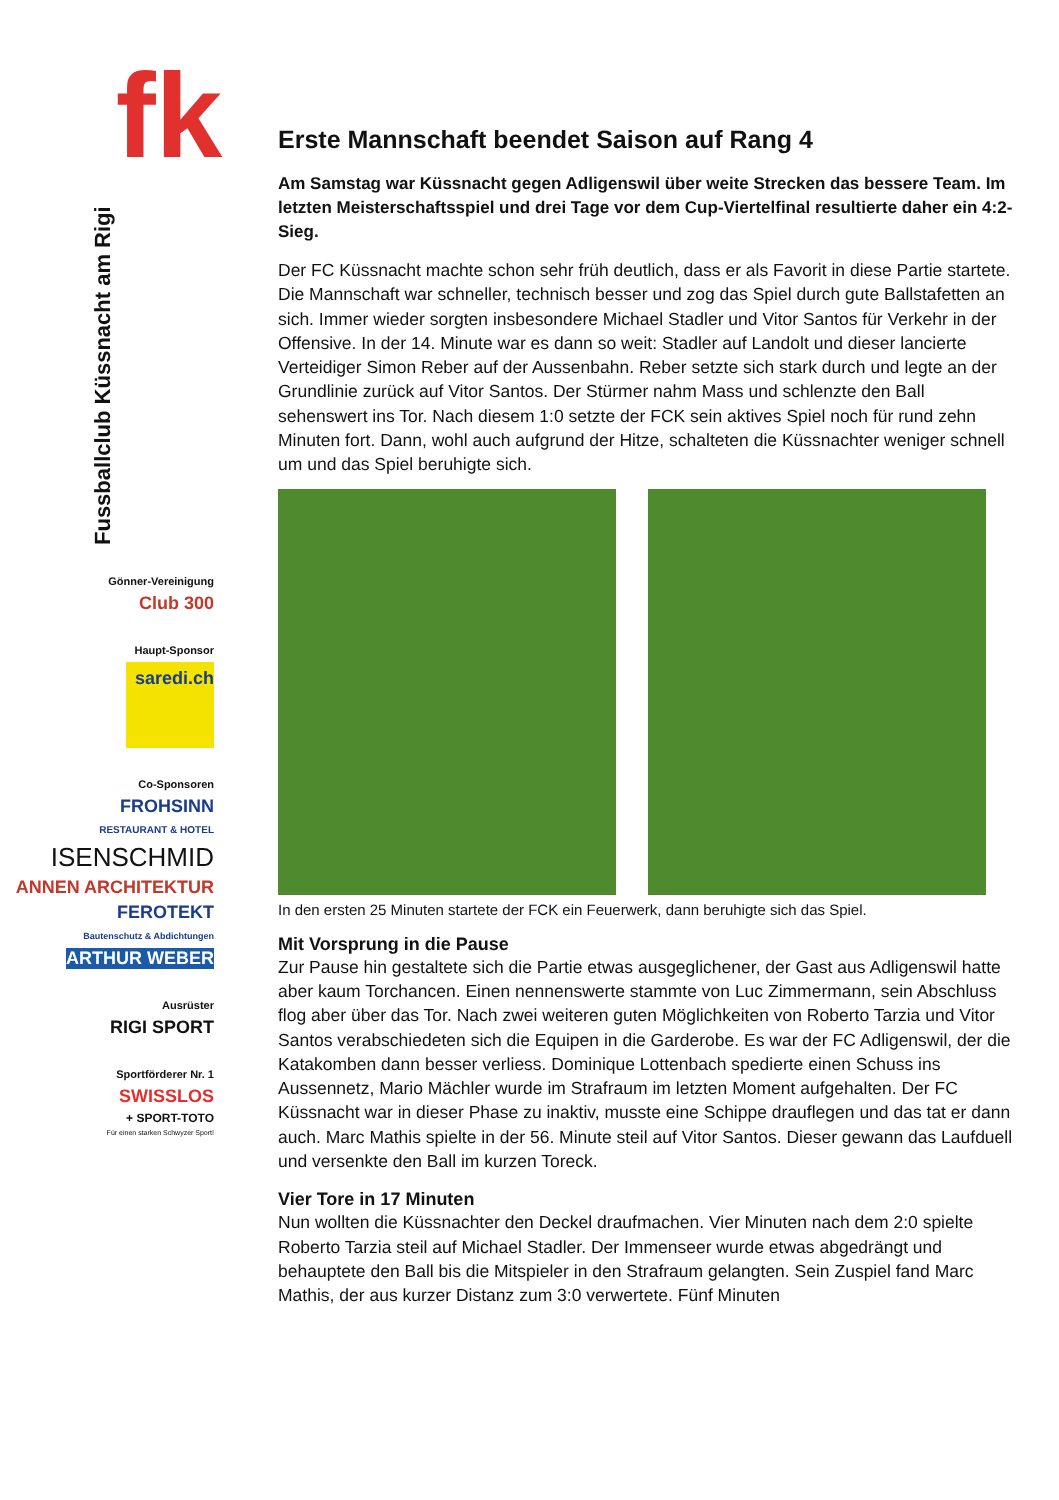fk
Fussballclub Küssnacht am Rigi
Gönner-Vereinigung
Club 300
Haupt-Sponsor
saredi.ch
Co-Sponsoren
FROHSINN
RESTAURANT & HOTEL
ISENSCHMID
ANNEN ARCHITEKTUR
FEROTEKT
Bautenschutz & Abdichtungen
ARTHUR WEBER
Ausrüster
RIGI SPORT
Sportförderer Nr. 1
SWISSLOS
+ SPORT-TOTO
Für einen starken Schwyzer Sport!
Erste Mannschaft beendet Saison auf Rang 4
Am Samstag war Küssnacht gegen Adligenswil über weite Strecken das bessere Team. Im letzten Meisterschaftsspiel und drei Tage vor dem Cup-Viertelfinal resultierte daher ein 4:2-Sieg.
Der FC Küssnacht machte schon sehr früh deutlich, dass er als Favorit in diese Partie startete. Die Mannschaft war schneller, technisch besser und zog das Spiel durch gute Ballstafetten an sich. Immer wieder sorgten insbesondere Michael Stadler und Vitor Santos für Verkehr in der Offensive. In der 14. Minute war es dann so weit: Stadler auf Landolt und dieser lancierte Verteidiger Simon Reber auf der Aussenbahn. Reber setzte sich stark durch und legte an der Grundlinie zurück auf Vitor Santos. Der Stürmer nahm Mass und schlenzte den Ball sehenswert ins Tor. Nach diesem 1:0 setzte der FCK sein aktives Spiel noch für rund zehn Minuten fort. Dann, wohl auch aufgrund der Hitze, schalteten die Küssnachter weniger schnell um und das Spiel beruhigte sich.
In den ersten 25 Minuten startete der FCK ein Feuerwerk, dann beruhigte sich das Spiel.
Mit Vorsprung in die Pause
Zur Pause hin gestaltete sich die Partie etwas ausgeglichener, der Gast aus Adligenswil hatte aber kaum Torchancen. Einen nennenswerte stammte von Luc Zimmermann, sein Abschluss flog aber über das Tor. Nach zwei weiteren guten Möglichkeiten von Roberto Tarzia und Vitor Santos verabschiedeten sich die Equipen in die Garderobe. Es war der FC Adligenswil, der die Katakomben dann besser verliess. Dominique Lottenbach spedierte einen Schuss ins Aussennetz, Mario Mächler wurde im Strafraum im letzten Moment aufgehalten. Der FC Küssnacht war in dieser Phase zu inaktiv, musste eine Schippe drauflegen und das tat er dann auch. Marc Mathis spielte in der 56. Minute steil auf Vitor Santos. Dieser gewann das Laufduell und versenkte den Ball im kurzen Toreck.
Vier Tore in 17 Minuten
Nun wollten die Küssnachter den Deckel draufmachen. Vier Minuten nach dem 2:0 spielte Roberto Tarzia steil auf Michael Stadler. Der Immenseer wurde etwas abgedrängt und behauptete den Ball bis die Mitspieler in den Strafraum gelangten. Sein Zuspiel fand Marc Mathis, der aus kurzer Distanz zum 3:0 verwertete. Fünf Minuten